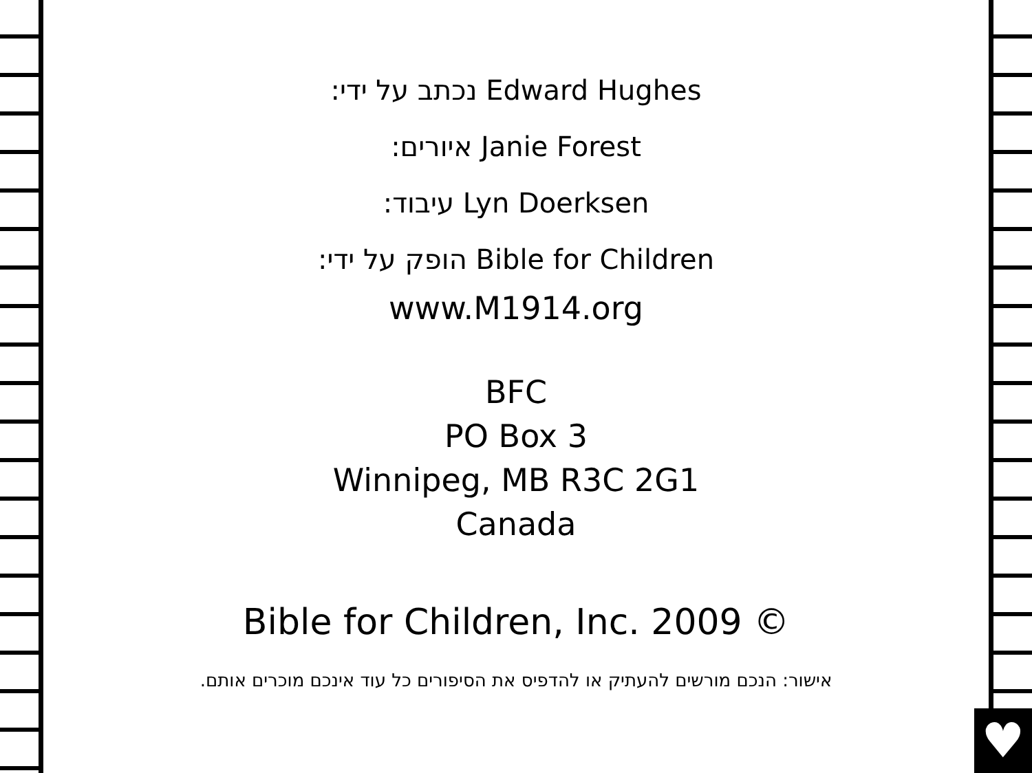♥
נכתב על ידי: Edward Hughes
איורים: Janie Forest
עיבוד: Lyn Doerksen
הופק על ידי: Bible for Children
www.M1914.org
BFC
PO Box 3
Winnipeg, MB R3C 2G1
Canada
Bible for Children, Inc. 2009 ©
אישור: הנכם מורשים להעתיק או להדפיס את הסיפורים כל עוד אינכם מוכרים אותם.